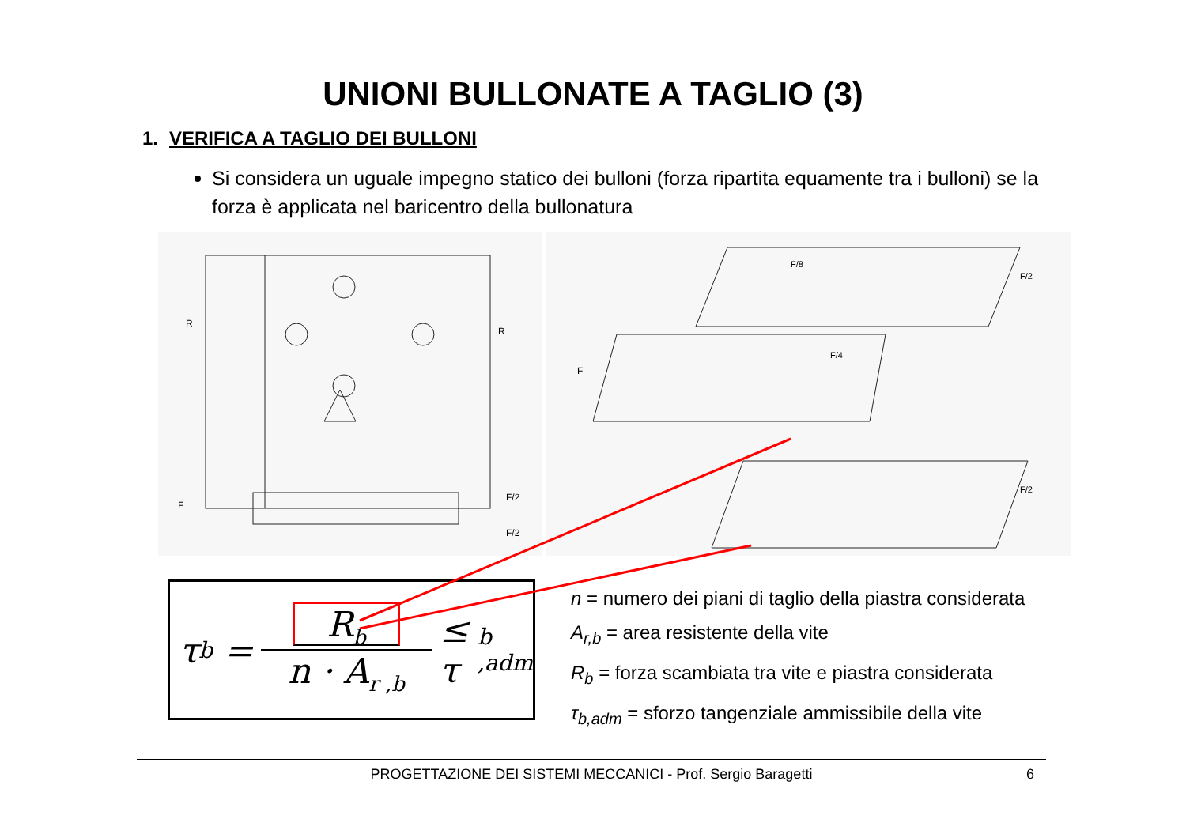UNIONI BULLONATE A TAGLIO (3)
1. VERIFICA A TAGLIO DEI BULLONI
Si considera un uguale impegno statico dei bulloni (forza ripartita equamente tra i bulloni) se la forza è applicata nel baricentro della bullonatura
R
R
F
F/2
F/2
F/8
F
F/4
F/2
F/2
τ<sub>b</sub> = R<sub>b</sub> n · A<sub>r ,b</sub> ≤ τ<sub>b ,adm</sub>
n = numero dei piani di taglio della piastra considerata
A<sub>r,b</sub> = area resistente della vite
R<sub>b</sub> = forza scambiata tra vite e piastra considerata
τ<sub>b,adm</sub> = sforzo tangenziale ammissibile della vite
PROGETTAZIONE DEI SISTEMI MECCANICI - Prof. Sergio Baragetti 6